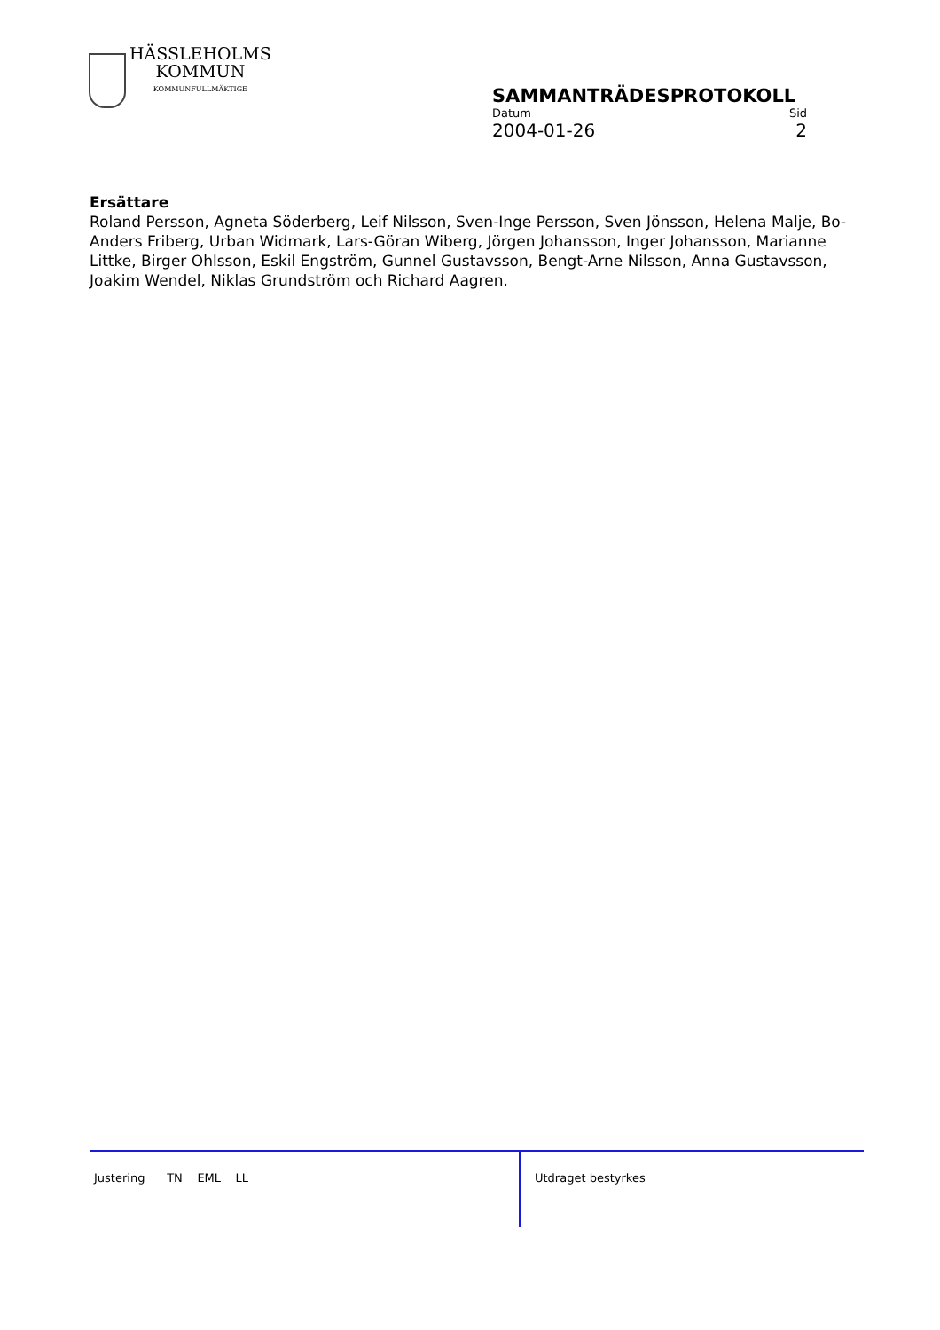HÄSSLEHOLMS
KOMMUN
KOMMUNFULLMÄKTIGE
SAMMANTRÄDESPROTOKOLL
Datum Sid
2004-01-26 2
Ersättare
Roland Persson, Agneta Söderberg, Leif Nilsson, Sven-Inge Persson, Sven Jönsson, Helena Malje, Bo-Anders Friberg, Urban Widmark, Lars-Göran Wiberg, Jörgen Johansson, Inger Johansson, Marianne Littke, Birger Ohlsson, Eskil Engström, Gunnel Gustavsson, Bengt-Arne Nilsson, Anna Gustavsson, Joakim Wendel, Niklas Grundström och Richard Aagren.
Justering TN EML LL Utdraget bestyrkes